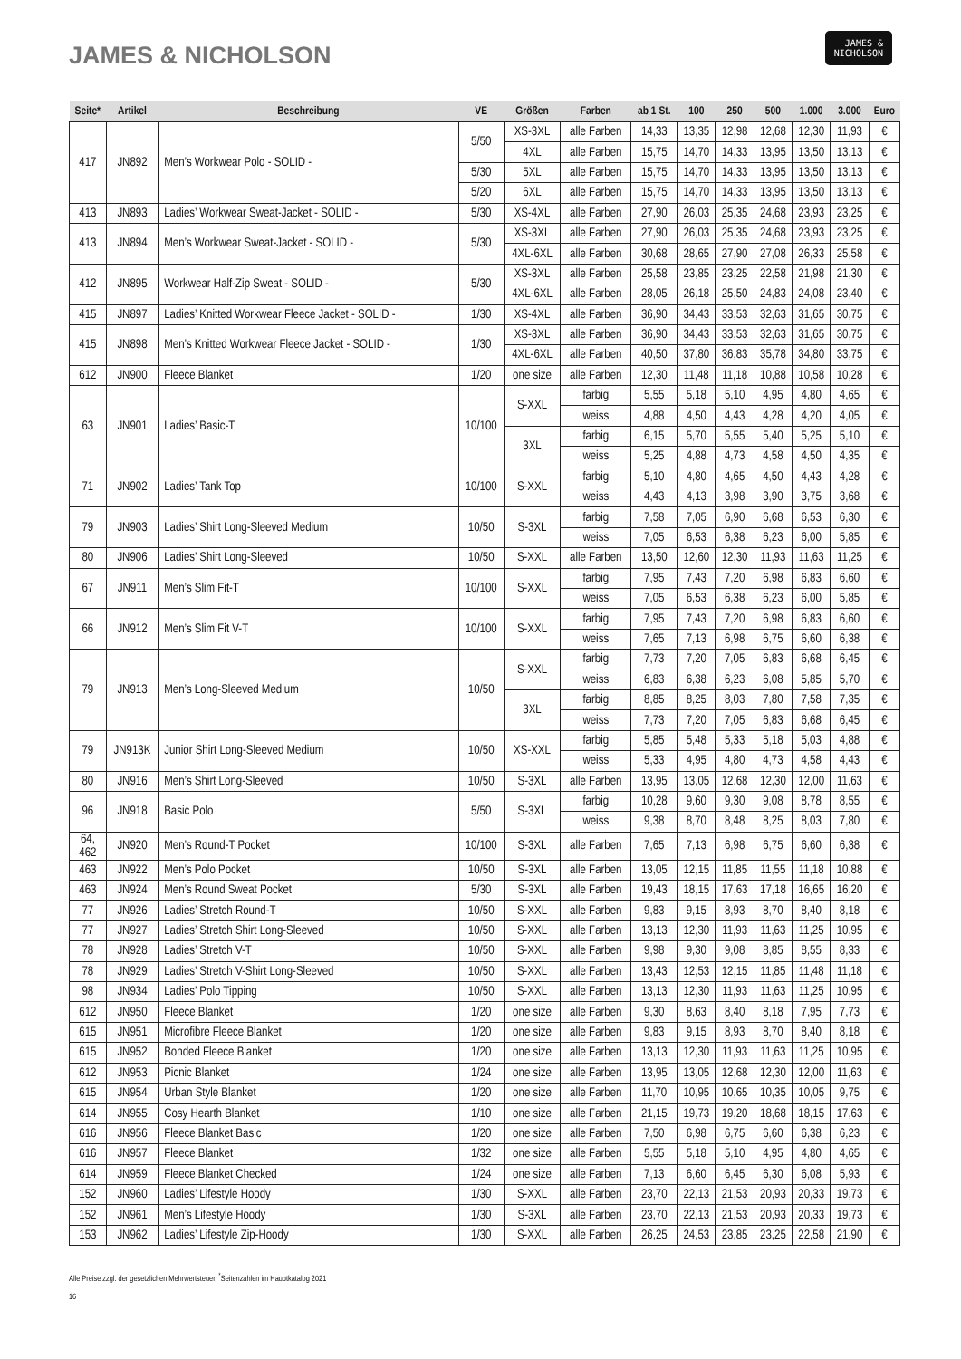JAMES & NICHOLSON
JAMES &
NICHOLSON
| Seite* | Artikel | Beschreibung | VE | Größen | Farben | ab 1 St. | 100 | 250 | 500 | 1.000 | 3.000 | Euro |
| --- | --- | --- | --- | --- | --- | --- | --- | --- | --- | --- | --- | --- |
| 417 | JN892 | Men’s Workwear Polo - SOLID - | 5/50 | XS-3XL | alle Farben | 14,33 | 13,35 | 12,98 | 12,68 | 12,30 | 11,93 | € |
| | | | | 4XL | alle Farben | 15,75 | 14,70 | 14,33 | 13,95 | 13,50 | 13,13 | € |
| | | | 5/30 | 5XL | alle Farben | 15,75 | 14,70 | 14,33 | 13,95 | 13,50 | 13,13 | € |
| | | | 5/20 | 6XL | alle Farben | 15,75 | 14,70 | 14,33 | 13,95 | 13,50 | 13,13 | € |
| 413 | JN893 | Ladies’ Workwear Sweat-Jacket - SOLID - | 5/30 | XS-4XL | alle Farben | 27,90 | 26,03 | 25,35 | 24,68 | 23,93 | 23,25 | € |
| 413 | JN894 | Men’s Workwear Sweat-Jacket - SOLID - | 5/30 | XS-3XL | alle Farben | 27,90 | 26,03 | 25,35 | 24,68 | 23,93 | 23,25 | € |
| | | | | 4XL-6XL | alle Farben | 30,68 | 28,65 | 27,90 | 27,08 | 26,33 | 25,58 | € |
| 412 | JN895 | Workwear Half-Zip Sweat - SOLID - | 5/30 | XS-3XL | alle Farben | 25,58 | 23,85 | 23,25 | 22,58 | 21,98 | 21,30 | € |
| | | | | 4XL-6XL | alle Farben | 28,05 | 26,18 | 25,50 | 24,83 | 24,08 | 23,40 | € |
| 415 | JN897 | Ladies’ Knitted Workwear Fleece Jacket - SOLID - | 1/30 | XS-4XL | alle Farben | 36,90 | 34,43 | 33,53 | 32,63 | 31,65 | 30,75 | € |
| 415 | JN898 | Men’s Knitted Workwear Fleece Jacket - SOLID - | 1/30 | XS-3XL | alle Farben | 36,90 | 34,43 | 33,53 | 32,63 | 31,65 | 30,75 | € |
| | | | | 4XL-6XL | alle Farben | 40,50 | 37,80 | 36,83 | 35,78 | 34,80 | 33,75 | € |
| 612 | JN900 | Fleece Blanket | 1/20 | one size | alle Farben | 12,30 | 11,48 | 11,18 | 10,88 | 10,58 | 10,28 | € |
| 63 | JN901 | Ladies’ Basic-T | 10/100 | S-XXL | farbig | 5,55 | 5,18 | 5,10 | 4,95 | 4,80 | 4,65 | € |
| | | | | | weiss | 4,88 | 4,50 | 4,43 | 4,28 | 4,20 | 4,05 | € |
| | | | | 3XL | farbig | 6,15 | 5,70 | 5,55 | 5,40 | 5,25 | 5,10 | € |
| | | | | | weiss | 5,25 | 4,88 | 4,73 | 4,58 | 4,50 | 4,35 | € |
| 71 | JN902 | Ladies’ Tank Top | 10/100 | S-XXL | farbig | 5,10 | 4,80 | 4,65 | 4,50 | 4,43 | 4,28 | € |
| | | | | | weiss | 4,43 | 4,13 | 3,98 | 3,90 | 3,75 | 3,68 | € |
| 79 | JN903 | Ladies’ Shirt Long-Sleeved Medium | 10/50 | S-3XL | farbig | 7,58 | 7,05 | 6,90 | 6,68 | 6,53 | 6,30 | € |
| | | | | | weiss | 7,05 | 6,53 | 6,38 | 6,23 | 6,00 | 5,85 | € |
| 80 | JN906 | Ladies’ Shirt Long-Sleeved | 10/50 | S-XXL | alle Farben | 13,50 | 12,60 | 12,30 | 11,93 | 11,63 | 11,25 | € |
| 67 | JN911 | Men’s Slim Fit-T | 10/100 | S-XXL | farbig | 7,95 | 7,43 | 7,20 | 6,98 | 6,83 | 6,60 | € |
| | | | | | weiss | 7,05 | 6,53 | 6,38 | 6,23 | 6,00 | 5,85 | € |
| 66 | JN912 | Men’s Slim Fit V-T | 10/100 | S-XXL | farbig | 7,95 | 7,43 | 7,20 | 6,98 | 6,83 | 6,60 | € |
| | | | | | weiss | 7,65 | 7,13 | 6,98 | 6,75 | 6,60 | 6,38 | € |
| 79 | JN913 | Men’s Long-Sleeved Medium | 10/50 | S-XXL | farbig | 7,73 | 7,20 | 7,05 | 6,83 | 6,68 | 6,45 | € |
| | | | | | weiss | 6,83 | 6,38 | 6,23 | 6,08 | 5,85 | 5,70 | € |
| | | | | 3XL | farbig | 8,85 | 8,25 | 8,03 | 7,80 | 7,58 | 7,35 | € |
| | | | | | weiss | 7,73 | 7,20 | 7,05 | 6,83 | 6,68 | 6,45 | € |
| 79 | JN913K | Junior Shirt Long-Sleeved Medium | 10/50 | XS-XXL | farbig | 5,85 | 5,48 | 5,33 | 5,18 | 5,03 | 4,88 | € |
| | | | | | weiss | 5,33 | 4,95 | 4,80 | 4,73 | 4,58 | 4,43 | € |
| 80 | JN916 | Men’s Shirt Long-Sleeved | 10/50 | S-3XL | alle Farben | 13,95 | 13,05 | 12,68 | 12,30 | 12,00 | 11,63 | € |
| 96 | JN918 | Basic Polo | 5/50 | S-3XL | farbig | 10,28 | 9,60 | 9,30 | 9,08 | 8,78 | 8,55 | € |
| | | | | | weiss | 9,38 | 8,70 | 8,48 | 8,25 | 8,03 | 7,80 | € |
| 64, 462 | JN920 | Men’s Round-T Pocket | 10/100 | S-3XL | alle Farben | 7,65 | 7,13 | 6,98 | 6,75 | 6,60 | 6,38 | € |
| 463 | JN922 | Men’s Polo Pocket | 10/50 | S-3XL | alle Farben | 13,05 | 12,15 | 11,85 | 11,55 | 11,18 | 10,88 | € |
| 463 | JN924 | Men’s Round Sweat Pocket | 5/30 | S-3XL | alle Farben | 19,43 | 18,15 | 17,63 | 17,18 | 16,65 | 16,20 | € |
| 77 | JN926 | Ladies’ Stretch Round-T | 10/50 | S-XXL | alle Farben | 9,83 | 9,15 | 8,93 | 8,70 | 8,40 | 8,18 | € |
| 77 | JN927 | Ladies’ Stretch Shirt Long-Sleeved | 10/50 | S-XXL | alle Farben | 13,13 | 12,30 | 11,93 | 11,63 | 11,25 | 10,95 | € |
| 78 | JN928 | Ladies’ Stretch V-T | 10/50 | S-XXL | alle Farben | 9,98 | 9,30 | 9,08 | 8,85 | 8,55 | 8,33 | € |
| 78 | JN929 | Ladies’ Stretch V-Shirt Long-Sleeved | 10/50 | S-XXL | alle Farben | 13,43 | 12,53 | 12,15 | 11,85 | 11,48 | 11,18 | € |
| 98 | JN934 | Ladies’ Polo Tipping | 10/50 | S-XXL | alle Farben | 13,13 | 12,30 | 11,93 | 11,63 | 11,25 | 10,95 | € |
| 612 | JN950 | Fleece Blanket | 1/20 | one size | alle Farben | 9,30 | 8,63 | 8,40 | 8,18 | 7,95 | 7,73 | € |
| 615 | JN951 | Microfibre Fleece Blanket | 1/20 | one size | alle Farben | 9,83 | 9,15 | 8,93 | 8,70 | 8,40 | 8,18 | € |
| 615 | JN952 | Bonded Fleece Blanket | 1/20 | one size | alle Farben | 13,13 | 12,30 | 11,93 | 11,63 | 11,25 | 10,95 | € |
| 612 | JN953 | Picnic Blanket | 1/24 | one size | alle Farben | 13,95 | 13,05 | 12,68 | 12,30 | 12,00 | 11,63 | € |
| 615 | JN954 | Urban Style Blanket | 1/20 | one size | alle Farben | 11,70 | 10,95 | 10,65 | 10,35 | 10,05 | 9,75 | € |
| 614 | JN955 | Cosy Hearth Blanket | 1/10 | one size | alle Farben | 21,15 | 19,73 | 19,20 | 18,68 | 18,15 | 17,63 | € |
| 616 | JN956 | Fleece Blanket Basic | 1/20 | one size | alle Farben | 7,50 | 6,98 | 6,75 | 6,60 | 6,38 | 6,23 | € |
| 616 | JN957 | Fleece Blanket | 1/32 | one size | alle Farben | 5,55 | 5,18 | 5,10 | 4,95 | 4,80 | 4,65 | € |
| 614 | JN959 | Fleece Blanket Checked | 1/24 | one size | alle Farben | 7,13 | 6,60 | 6,45 | 6,30 | 6,08 | 5,93 | € |
| 152 | JN960 | Ladies’ Lifestyle Hoody | 1/30 | S-XXL | alle Farben | 23,70 | 22,13 | 21,53 | 20,93 | 20,33 | 19,73 | € |
| 152 | JN961 | Men’s Lifestyle Hoody | 1/30 | S-3XL | alle Farben | 23,70 | 22,13 | 21,53 | 20,93 | 20,33 | 19,73 | € |
| 153 | JN962 | Ladies’ Lifestyle Zip-Hoody | 1/30 | S-XXL | alle Farben | 26,25 | 24,53 | 23,85 | 23,25 | 22,58 | 21,90 | € |
Alle Preise zzgl. der gesetzlichen Mehrwertsteuer. <sup>*</sup>Seitenzahlen im Hauptkatalog 2021
16